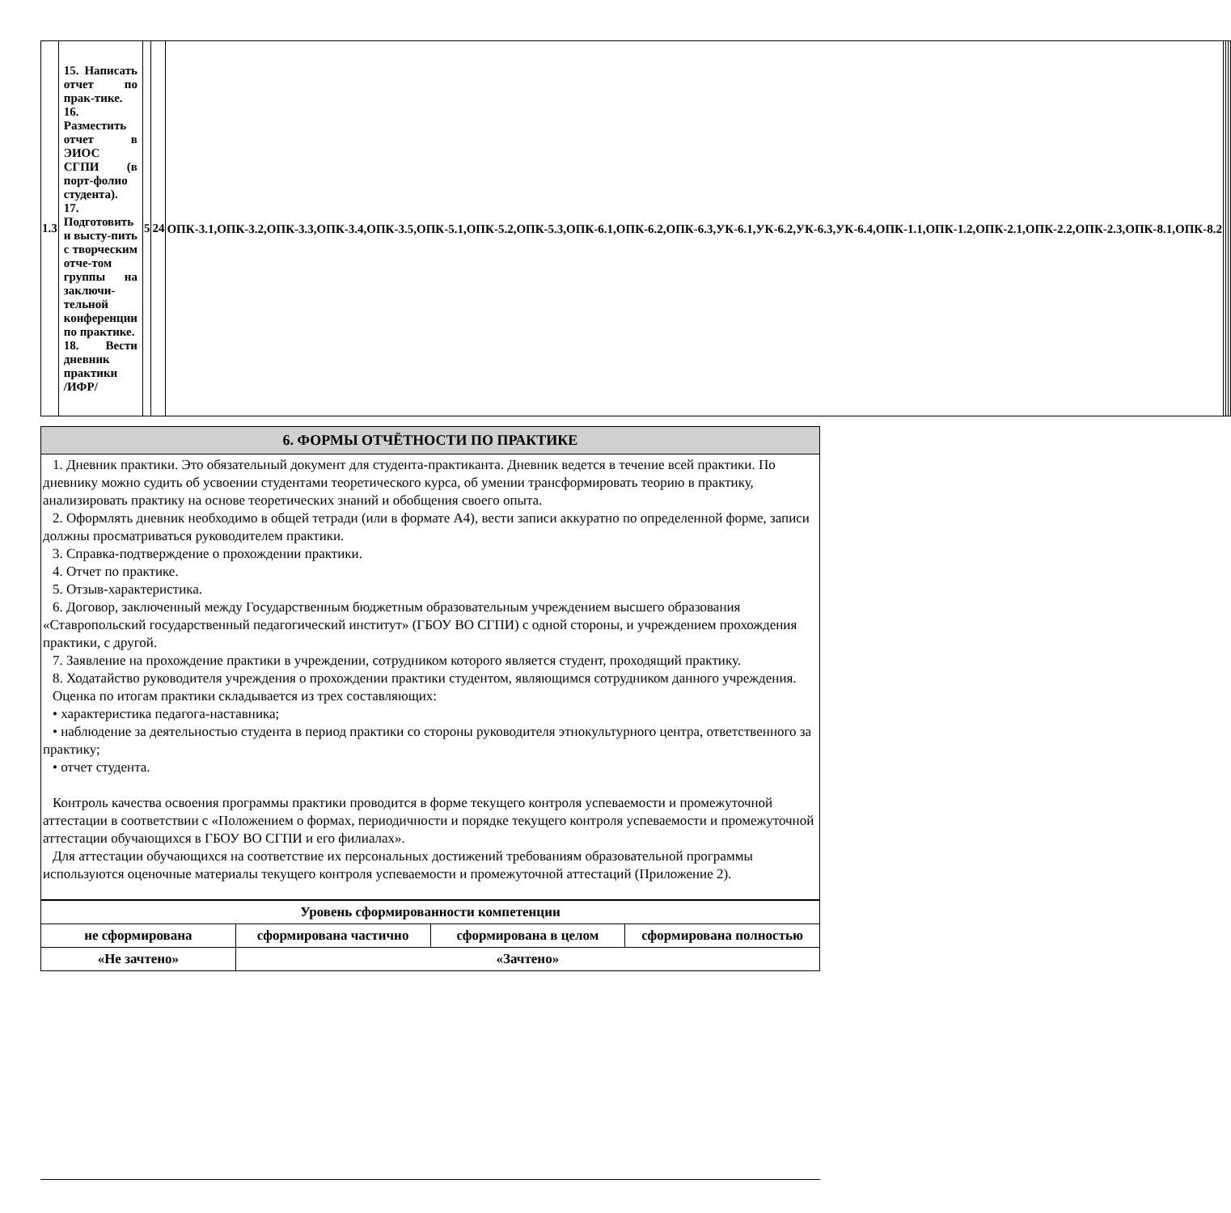| 1.3 | 15. Написать отчет по прак-тике. 16. Разместить отчет в ЭИОС СГПИ (в порт-фолио студента). 17. Подготовить и высту-пить с творческим отче-том группы на заключи-тельной конференции по практике. 18. Вести дневник практики /ИФР/ | 5 | 24 | ОПК-3.1,ОПК-3.2,ОПК-3.3,ОПК-3.4,ОПК-3.5,ОПК-5.1,ОПК-5.2,ОПК-5.3,ОПК-6.1,ОПК-6.2,ОПК-6.3,УК-6.1,УК-6.2,УК-6.3,УК-6.4,ОПК-1.1,ОПК-1.2,ОПК-2.1,ОПК-2.2,ОПК-2.3,ОПК-8.1,ОПК-8.2 | | | |
6. ФОРМЫ ОТЧЁТНОСТИ ПО ПРАКТИКЕ
1. Дневник практики. Это обязательный документ для студента-практиканта. Дневник ведется в течение всей практики. По дневнику можно судить об усвоении студентами теоретического курса, об умении трансформировать теорию в практику, анализировать практику на основе теоретических знаний и обобщения своего опыта.
2. Оформлять дневник необходимо в общей тетради (или в формате А4), вести записи аккуратно по определенной форме, записи должны просматриваться руководителем практики.
3. Справка-подтверждение о прохождении практики.
4. Отчет по практике.
5. Отзыв-характеристика.
6. Договор, заключенный между Государственным бюджетным образовательным учреждением высшего образования «Ставропольский государственный педагогический институт» (ГБОУ ВО СГПИ) с одной стороны, и учреждением прохождения практики, с другой.
7. Заявление на прохождение практики в учреждении, сотрудником которого является студент, проходящий практику.
8. Ходатайство руководителя учреждения о прохождении практики студентом, являющимся сотрудником данного учреждения.
Оценка по итогам практики складывается из трех составляющих:
• характеристика педагога-наставника;
• наблюдение за деятельностью студента в период практики со стороны руководителя этнокультурного центра, ответственного за практику;
• отчет студента.
Контроль качества освоения программы практики проводится в форме текущего контроля успеваемости и промежуточной аттестации в соответствии с «Положением о формах, периодичности и порядке текущего контроля успеваемости и промежуточной аттестации обучающихся в ГБОУ ВО СГПИ и его филиалах».
Для аттестации обучающихся на соответствие их персональных достижений требованиям образовательной программы используются оценочные материалы текущего контроля успеваемости и промежуточной аттестаций (Приложение 2).
| Уровень сформированности компетенции | | | |
| не сформирована | сформирована частично | сформирована в целом | сформирована полностью |
| «Не зачтено» | «Зачтено» | | |